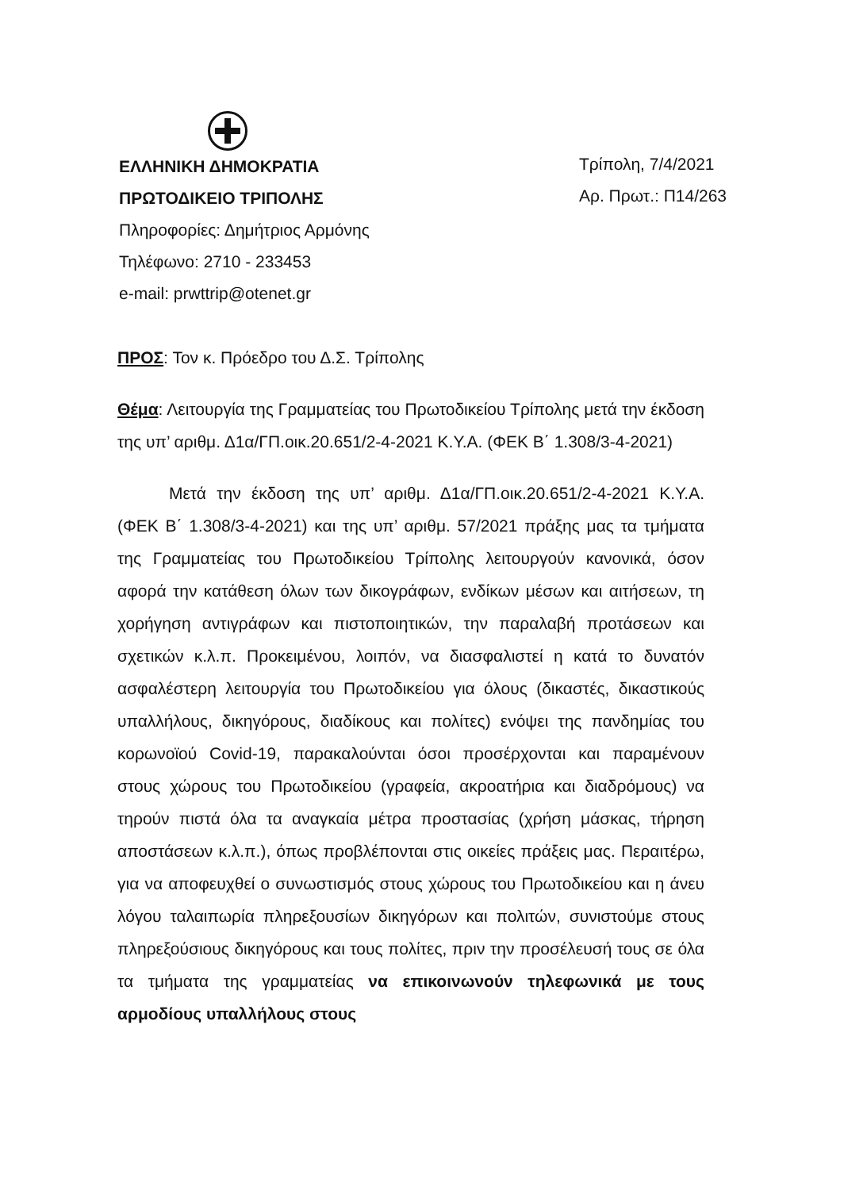ΕΛΛΗΝΙΚΗ ΔΗΜΟΚΡΑΤΙΑ
ΠΡΩΤΟΔΙΚΕΙΟ ΤΡΙΠΟΛΗΣ
Πληροφορίες: Δημήτριος Αρμόνης
Τηλέφωνο: 2710 - 233453
e-mail: prwttrip@otenet.gr
Τρίπολη, 7/4/2021
Αρ. Πρωτ.: Π14/263
ΠΡΟΣ: Τον κ. Πρόεδρο του Δ.Σ. Τρίπολης
Θέμα: Λειτουργία της Γραμματείας του Πρωτοδικείου Τρίπολης μετά την έκδοση της υπ’ αριθμ. Δ1α/ΓΠ.οικ.20.651/2-4-2021 Κ.Υ.Α. (ΦΕΚ Β΄ 1.308/3-4-2021)
Μετά την έκδοση της υπ’ αριθμ. Δ1α/ΓΠ.οικ.20.651/2-4-2021 Κ.Υ.Α. (ΦΕΚ Β΄ 1.308/3-4-2021) και της υπ’ αριθμ. 57/2021 πράξης μας τα τμήματα της Γραμματείας του Πρωτοδικείου Τρίπολης λειτουργούν κανονικά, όσον αφορά την κατάθεση όλων των δικογράφων, ενδίκων μέσων και αιτήσεων, τη χορήγηση αντιγράφων και πιστοποιητικών, την παραλαβή προτάσεων και σχετικών κ.λ.π. Προκειμένου, λοιπόν, να διασφαλιστεί η κατά το δυνατόν ασφαλέστερη λειτουργία του Πρωτοδικείου για όλους (δικαστές, δικαστικούς υπαλλήλους, δικηγόρους, διαδίκους και πολίτες) ενόψει της πανδημίας του κορωνοϊού Covid-19, παρακαλούνται όσοι προσέρχονται και παραμένουν στους χώρους του Πρωτοδικείου (γραφεία, ακροατήρια και διαδρόμους) να τηρούν πιστά όλα τα αναγκαία μέτρα προστασίας (χρήση μάσκας, τήρηση αποστάσεων κ.λ.π.), όπως προβλέπονται στις οικείες πράξεις μας. Περαιτέρω, για να αποφευχθεί ο συνωστισμός στους χώρους του Πρωτοδικείου και η άνευ λόγου ταλαιπωρία πληρεξουσίων δικηγόρων και πολιτών, συνιστούμε στους πληρεξούσιους δικηγόρους και τους πολίτες, πριν την προσέλευσή τους σε όλα τα τμήματα της γραμματείας να επικοινωνούν τηλεφωνικά με τους αρμοδίους υπαλλήλους στους